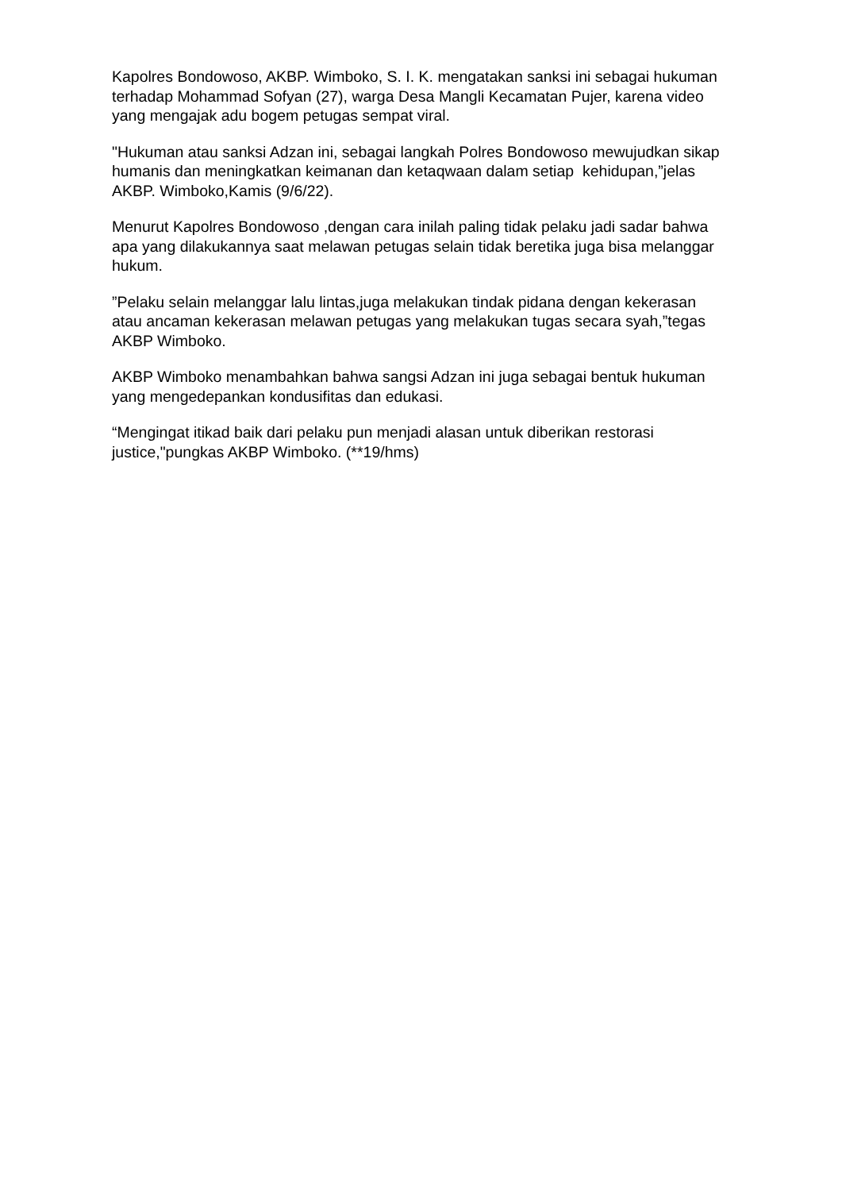Kapolres Bondowoso, AKBP. Wimboko, S. I. K. mengatakan sanksi ini sebagai hukuman terhadap Mohammad Sofyan (27), warga Desa Mangli Kecamatan Pujer, karena video yang mengajak adu bogem petugas sempat viral.
"Hukuman atau sanksi Adzan ini, sebagai langkah Polres Bondowoso mewujudkan sikap humanis dan meningkatkan keimanan dan ketaqwaan dalam setiap kehidupan,”jelas AKBP. Wimboko,Kamis (9/6/22).
Menurut Kapolres Bondowoso ,dengan cara inilah paling tidak pelaku jadi sadar bahwa apa yang dilakukannya saat melawan petugas selain tidak beretika juga bisa melanggar hukum.
”Pelaku selain melanggar lalu lintas,juga melakukan tindak pidana dengan kekerasan atau ancaman kekerasan melawan petugas yang melakukan tugas secara syah,”tegas AKBP Wimboko.
AKBP Wimboko menambahkan bahwa sangsi Adzan ini juga sebagai bentuk hukuman yang mengedepankan kondusifitas dan edukasi.
“Mengingat itikad baik dari pelaku pun menjadi alasan untuk diberikan restorasi justice,"pungkas AKBP Wimboko. (**19/hms)